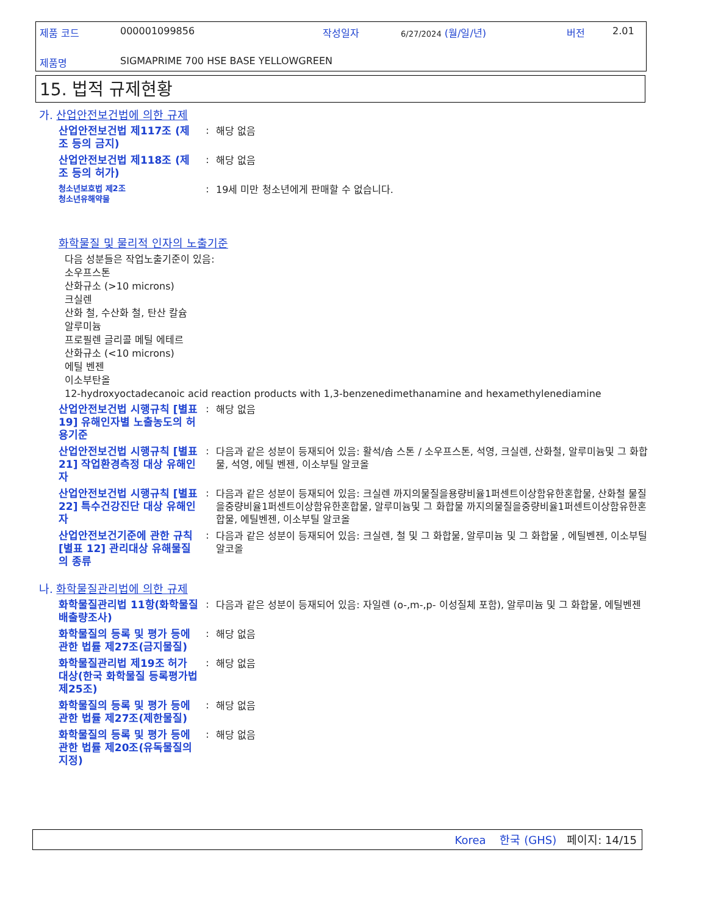제품 코드 000001099856 작성일자 6/27/2024 (월/일/년) 버전 2.01
제품명
SIGMAPRIME 700 HSE BASE YELLOWGREEN
15. 법적 규제현황
가. 산업안전보건법에 의한 규제
산업안전보건법 제117조 (제조 등의 금지)
:
해당 없음
산업안전보건법 제118조 (제조 등의 허가)
:
해당 없음
청소년보호법 제2조
청소년유해약물
:
19세 미만 청소년에게 판매할 수 없습니다.
화학물질 및 물리적 인자의 노출기준
다음 성분들은 작업노출기준이 있음:
소우프스톤
산화규소 (>10 microns)
크실렌
산화 철, 수산화 철, 탄산 칼슘
알루미늄
프로필렌 글리콜 메틸 에테르
산화규소 (<10 microns)
에틸 벤젠
이소부탄올
12-hydroxyoctadecanoic acid reaction products with 1,3-benzenedimethanamine and hexamethylenediamine
산업안전보건법 시행규칙 [별표 19] 유해인자별 노출농도의 허용기준
:
해당 없음
산업안전보건법 시행규칙 [별표 21] 작업환경측정 대상 유해인자
:
다음과 같은 성분이 등재되어 있음: 활석/솝 스톤 / 소우프스톤, 석영, 크실렌, 산화철, 알루미늄및 그 화합물, 석영, 에틸 벤젠, 이소부틸 알코올
산업안전보건법 시행규칙 [별표 22] 특수건강진단 대상 유해인자
:
다음과 같은 성분이 등재되어 있음: 크실렌 까지의물질을용량비율1퍼센트이상함유한혼합물, 산화철 물질을중량비율1퍼센트이상함유한혼합물, 알루미늄및 그 화합물 까지의물질을중량비율1퍼센트이상함유한혼합물, 에틸벤젠, 이소부틸 알코올
산업안전보건기준에 관한 규칙 [별표 12] 관리대상 유해물질의 종류
:
다음과 같은 성분이 등재되어 있음: 크실렌, 철 및 그 화합물, 알루미늄 및 그 화합물 , 에틸벤젠, 이소부틸 알코올
나. 화학물질관리법에 의한 규제
화학물질관리법 11항(화학물질 배출량조사)
:
다음과 같은 성분이 등재되어 있음: 자일렌 (o-,m-,p- 이성질체 포함), 알루미늄 및 그 화합물, 에틸벤젠
화학물질의 등록 및 평가 등에 관한 법률 제27조(금지물질)
:
해당 없음
화학물질관리법 제19조 허가 대상(한국 화학물질 등록평가법 제25조)
:
해당 없음
화학물질의 등록 및 평가 등에 관한 법률 제27조(제한물질)
:
해당 없음
화학물질의 등록 및 평가 등에 관한 법률 제20조(유독물질의 지정)
:
해당 없음
Korea 한국 (GHS) 페이지: 14/15